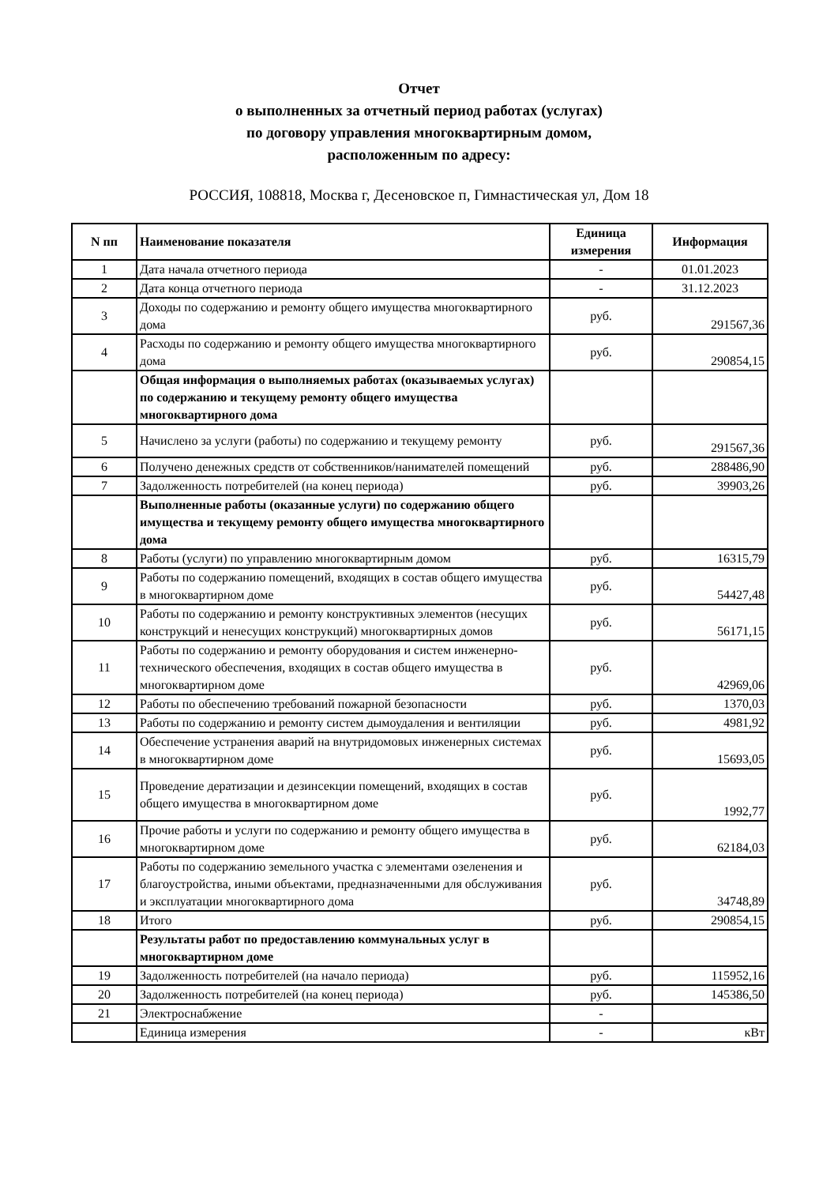Отчет
о выполненных за отчетный период работах (услугах)
по договору управления многоквартирным домом,
расположенным по адресу:
РОССИЯ, 108818, Москва г, Десеновское п, Гимнастическая ул, Дом 18
| N пп | Наименование показателя | Единица измерения | Информация |
| --- | --- | --- | --- |
| 1 | Дата начала отчетного периода | - | 01.01.2023 |
| 2 | Дата конца отчетного периода | - | 31.12.2023 |
| 3 | Доходы по содержанию и ремонту общего имущества многоквартирного дома | руб. | 291567,36 |
| 4 | Расходы по содержанию и ремонту общего имущества многоквартирного дома | руб. | 290854,15 |
| | Общая информация о выполняемых работах (оказываемых услугах) по содержанию и текущему ремонту общего имущества многоквартирного дома | | |
| 5 | Начислено за услуги (работы) по содержанию и текущему ремонту | руб. | 291567,36 |
| 6 | Получено денежных средств от собственников/нанимателей помещений | руб. | 288486,90 |
| 7 | Задолженность потребителей (на конец периода) | руб. | 39903,26 |
| | Выполненные работы (оказанные услуги) по содержанию общего имущества и текущему ремонту общего имущества многоквартирного дома | | |
| 8 | Работы (услуги) по управлению многоквартирным домом | руб. | 16315,79 |
| 9 | Работы по содержанию помещений, входящих в состав общего имущества в многоквартирном доме | руб. | 54427,48 |
| 10 | Работы по содержанию и ремонту конструктивных элементов (несущих конструкций и ненесущих конструкций) многоквартирных домов | руб. | 56171,15 |
| 11 | Работы по содержанию и ремонту оборудования и систем инженерно-технического обеспечения, входящих в состав общего имущества в многоквартирном доме | руб. | 42969,06 |
| 12 | Работы по обеспечению требований пожарной безопасности | руб. | 1370,03 |
| 13 | Работы по содержанию и ремонту систем дымоудаления и вентиляции | руб. | 4981,92 |
| 14 | Обеспечение устранения аварий на внутридомовых инженерных системах в многоквартирном доме | руб. | 15693,05 |
| 15 | Проведение дератизации и дезинсекции помещений, входящих в состав общего имущества в многоквартирном доме | руб. | 1992,77 |
| 16 | Прочие работы и услуги по содержанию и ремонту общего имущества в многоквартирном доме | руб. | 62184,03 |
| 17 | Работы по содержанию земельного участка с элементами озеленения и благоустройства, иными объектами, предназначенными для обслуживания и эксплуатации многоквартирного дома | руб. | 34748,89 |
| 18 | Итого | руб. | 290854,15 |
| | Результаты работ по предоставлению коммунальных услуг в многоквартирном доме | | |
| 19 | Задолженность потребителей (на начало периода) | руб. | 115952,16 |
| 20 | Задолженность потребителей (на конец периода) | руб. | 145386,50 |
| 21 | Электроснабжение | - | |
| | Единица измерения | - | кВт |